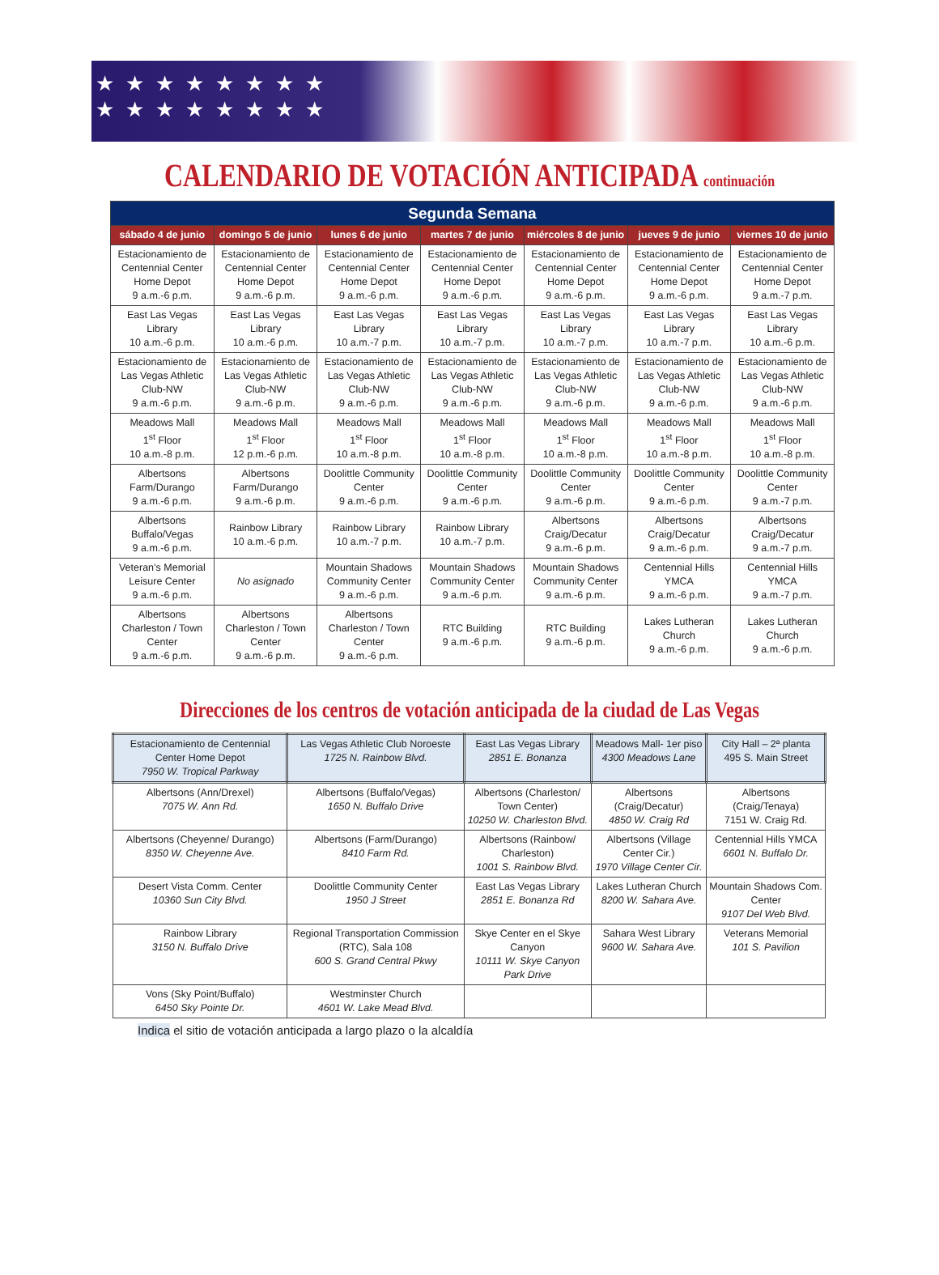★★★★★★★★
★★★★★★★★
CALENDARIO DE VOTACIÓN ANTICIPADA continuación
| Segunda Semana | | | | | | |
| --- | --- | --- | --- | --- | --- | --- |
| sábado 4 de junio | domingo 5 de junio | lunes 6 de junio | martes 7 de junio | miércoles 8 de junio | jueves 9 de junio | viernes 10 de junio |
| Estacionamiento de Centennial Center Home Depot 9 a.m.-6 p.m. | Estacionamiento de Centennial Center Home Depot 9 a.m.-6 p.m. | Estacionamiento de Centennial Center Home Depot 9 a.m.-6 p.m. | Estacionamiento de Centennial Center Home Depot 9 a.m.-6 p.m. | Estacionamiento de Centennial Center Home Depot 9 a.m.-6 p.m. | Estacionamiento de Centennial Center Home Depot 9 a.m.-6 p.m. | Estacionamiento de Centennial Center Home Depot 9 a.m.-7 p.m. |
| East Las Vegas Library 10 a.m.-6 p.m. | East Las Vegas Library 10 a.m.-6 p.m. | East Las Vegas Library 10 a.m.-7 p.m. | East Las Vegas Library 10 a.m.-7 p.m. | East Las Vegas Library 10 a.m.-7 p.m. | East Las Vegas Library 10 a.m.-7 p.m. | East Las Vegas Library 10 a.m.-6 p.m. |
| Estacionamiento de Las Vegas Athletic Club-NW 9 a.m.-6 p.m. | Estacionamiento de Las Vegas Athletic Club-NW 9 a.m.-6 p.m. | Estacionamiento de Las Vegas Athletic Club-NW 9 a.m.-6 p.m. | Estacionamiento de Las Vegas Athletic Club-NW 9 a.m.-6 p.m. | Estacionamiento de Las Vegas Athletic Club-NW 9 a.m.-6 p.m. | Estacionamiento de Las Vegas Athletic Club-NW 9 a.m.-6 p.m. | Estacionamiento de Las Vegas Athletic Club-NW 9 a.m.-6 p.m. |
| Meadows Mall 1<sup>st</sup> Floor 10 a.m.-8 p.m. | Meadows Mall 1<sup>st</sup> Floor 12 p.m.-6 p.m. | Meadows Mall 1<sup>st</sup> Floor 10 a.m.-8 p.m. | Meadows Mall 1<sup>st</sup> Floor 10 a.m.-8 p.m. | Meadows Mall 1<sup>st</sup> Floor 10 a.m.-8 p.m. | Meadows Mall 1<sup>st</sup> Floor 10 a.m.-8 p.m. | Meadows Mall 1<sup>st</sup> Floor 10 a.m.-8 p.m. |
| Albertsons Farm/Durango 9 a.m.-6 p.m. | Albertsons Farm/Durango 9 a.m.-6 p.m. | Doolittle Community Center 9 a.m.-6 p.m. | Doolittle Community Center 9 a.m.-6 p.m. | Doolittle Community Center 9 a.m.-6 p.m. | Doolittle Community Center 9 a.m.-6 p.m. | Doolittle Community Center 9 a.m.-7 p.m. |
| Albertsons Buffalo/Vegas 9 a.m.-6 p.m. | Rainbow Library 10 a.m.-6 p.m. | Rainbow Library 10 a.m.-7 p.m. | Rainbow Library 10 a.m.-7 p.m. | Albertsons Craig/Decatur 9 a.m.-6 p.m. | Albertsons Craig/Decatur 9 a.m.-6 p.m. | Albertsons Craig/Decatur 9 a.m.-7 p.m. |
| Veteran’s Memorial Leisure Center 9 a.m.-6 p.m. | No asignado | Mountain Shadows Community Center 9 a.m.-6 p.m. | Mountain Shadows Community Center 9 a.m.-6 p.m. | Mountain Shadows Community Center 9 a.m.-6 p.m. | Centennial Hills YMCA 9 a.m.-6 p.m. | Centennial Hills YMCA 9 a.m.-7 p.m. |
| Albertsons Charleston / Town Center 9 a.m.-6 p.m. | Albertsons Charleston / Town Center 9 a.m.-6 p.m. | Albertsons Charleston / Town Center 9 a.m.-6 p.m. | RTC Building 9 a.m.-6 p.m. | RTC Building 9 a.m.-6 p.m. | Lakes Lutheran Church 9 a.m.-6 p.m. | Lakes Lutheran Church 9 a.m.-6 p.m. |
Direcciones de los centros de votación anticipada de la ciudad de Las Vegas
| Estacionamiento de Centennial Center Home Depot 7950 W. Tropical Parkway | Las Vegas Athletic Club Noroeste 1725 N. Rainbow Blvd. | East Las Vegas Library 2851 E. Bonanza | Meadows Mall- 1er piso 4300 Meadows Lane | City Hall – 2ª planta 495 S. Main Street |
| Albertsons (Ann/Drexel) 7075 W. Ann Rd. | Albertsons (Buffalo/Vegas) 1650 N. Buffalo Drive | Albertsons (Charleston/ Town Center) 10250 W. Charleston Blvd. | Albertsons (Craig/Decatur) 4850 W. Craig Rd | Albertsons (Craig/Tenaya) 7151 W. Craig Rd. |
| Albertsons (Cheyenne/ Durango) 8350 W. Cheyenne Ave. | Albertsons (Farm/Durango) 8410 Farm Rd. | Albertsons (Rainbow/ Charleston) 1001 S. Rainbow Blvd. | Albertsons (Village Center Cir.) 1970 Village Center Cir. | Centennial Hills YMCA 6601 N. Buffalo Dr. |
| Desert Vista Comm. Center 10360 Sun City Blvd. | Doolittle Community Center 1950 J Street | East Las Vegas Library 2851 E. Bonanza Rd | Lakes Lutheran Church 8200 W. Sahara Ave. | Mountain Shadows Com. Center 9107 Del Web Blvd. |
| Rainbow Library 3150 N. Buffalo Drive | Regional Transportation Commission (RTC), Sala 108 600 S. Grand Central Pkwy | Skye Center en el Skye Canyon 10111 W. Skye Canyon Park Drive | Sahara West Library 9600 W. Sahara Ave. | Veterans Memorial 101 S. Pavilion |
| Vons (Sky Point/Buffalo) 6450 Sky Pointe Dr. | Westminster Church 4601 W. Lake Mead Blvd. | | | |
Indica el sitio de votación anticipada a largo plazo o la alcaldía